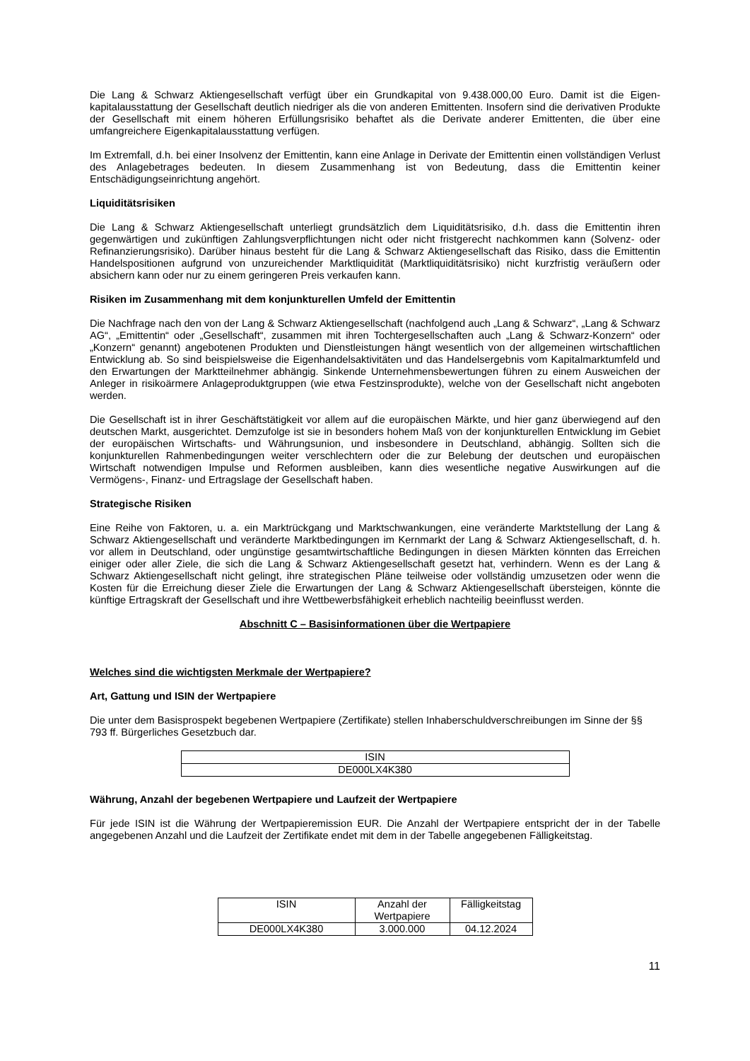Die Lang & Schwarz Aktiengesellschaft verfügt über ein Grundkapital von 9.438.000,00 Euro. Damit ist die Eigen-kapitalausstattung der Gesellschaft deutlich niedriger als die von anderen Emittenten. Insofern sind die derivativen Produkte der Gesellschaft mit einem höheren Erfüllungsrisiko behaftet als die Derivate anderer Emittenten, die über eine umfangreichere Eigenkapitalausstattung verfügen.
Im Extremfall, d.h. bei einer Insolvenz der Emittentin, kann eine Anlage in Derivate der Emittentin einen vollständigen Verlust des Anlagebetrages bedeuten. In diesem Zusammenhang ist von Bedeutung, dass die Emittentin keiner Entschädigungseinrichtung angehört.
Liquiditätsrisiken
Die Lang & Schwarz Aktiengesellschaft unterliegt grundsätzlich dem Liquiditätsrisiko, d.h. dass die Emittentin ihren gegenwärtigen und zukünftigen Zahlungsverpflichtungen nicht oder nicht fristgerecht nachkommen kann (Solvenz- oder Refinanzierungsrisiko). Darüber hinaus besteht für die Lang & Schwarz Aktiengesellschaft das Risiko, dass die Emittentin Handelspositionen aufgrund von unzureichender Marktliquidität (Marktliquiditätsrisiko) nicht kurzfristig veräußern oder absichern kann oder nur zu einem geringeren Preis verkaufen kann.
Risiken im Zusammenhang mit dem konjunkturellen Umfeld der Emittentin
Die Nachfrage nach den von der Lang & Schwarz Aktiengesellschaft (nachfolgend auch „Lang & Schwarz“, „Lang & Schwarz AG“, „Emittentin“ oder „Gesellschaft“, zusammen mit ihren Tochtergesellschaften auch „Lang & Schwarz-Konzern“ oder „Konzern“ genannt) angebotenen Produkten und Dienstleistungen hängt wesentlich von der allgemeinen wirtschaftlichen Entwicklung ab. So sind beispielsweise die Eigenhandelsaktivitäten und das Handelsergebnis vom Kapitalmarktumfeld und den Erwartungen der Marktteilnehmer abhängig. Sinkende Unternehmensbewertungen führen zu einem Ausweichen der Anleger in risikoärmere Anlageproduktgruppen (wie etwa Festzinsprodukte), welche von der Gesellschaft nicht angeboten werden.
Die Gesellschaft ist in ihrer Geschäftstätigkeit vor allem auf die europäischen Märkte, und hier ganz überwiegend auf den deutschen Markt, ausgerichtet. Demzufolge ist sie in besonders hohem Maß von der konjunkturellen Entwicklung im Gebiet der europäischen Wirtschafts- und Währungsunion, und insbesondere in Deutschland, abhängig. Sollten sich die konjunkturellen Rahmenbedingungen weiter verschlechtern oder die zur Belebung der deutschen und europäischen Wirtschaft notwendigen Impulse und Reformen ausbleiben, kann dies wesentliche negative Auswirkungen auf die Vermögens-, Finanz- und Ertragslage der Gesellschaft haben.
Strategische Risiken
Eine Reihe von Faktoren, u. a. ein Marktrückgang und Marktschwankungen, eine veränderte Marktstellung der Lang & Schwarz Aktiengesellschaft und veränderte Marktbedingungen im Kernmarkt der Lang & Schwarz Aktiengesellschaft, d. h. vor allem in Deutschland, oder ungünstige gesamtwirtschaftliche Bedingungen in diesen Märkten könnten das Erreichen einiger oder aller Ziele, die sich die Lang & Schwarz Aktiengesellschaft gesetzt hat, verhindern. Wenn es der Lang & Schwarz Aktiengesellschaft nicht gelingt, ihre strategischen Pläne teilweise oder vollständig umzusetzen oder wenn die Kosten für die Erreichung dieser Ziele die Erwartungen der Lang & Schwarz Aktiengesellschaft übersteigen, könnte die künftige Ertragskraft der Gesellschaft und ihre Wettbewerbsfähigkeit erheblich nachteilig beeinflusst werden.
Abschnitt C – Basisinformationen über die Wertpapiere
Welches sind die wichtigsten Merkmale der Wertpapiere?
Art, Gattung und ISIN der Wertpapiere
Die unter dem Basisprospekt begebenen Wertpapiere (Zertifikate) stellen Inhaberschuldverschreibungen im Sinne der §§ 793 ff. Bürgerliches Gesetzbuch dar.
| ISIN |
| DE000LX4K380 |
Währung, Anzahl der begebenen Wertpapiere und Laufzeit der Wertpapiere
Für jede ISIN ist die Währung der Wertpapieremission EUR. Die Anzahl der Wertpapiere entspricht der in der Tabelle angegebenen Anzahl und die Laufzeit der Zertifikate endet mit dem in der Tabelle angegebenen Fälligkeitstag.
| ISIN | Anzahl der Wertpapiere | Fälligkeitstag |
| DE000LX4K380 | 3.000.000 | 04.12.2024 |
11